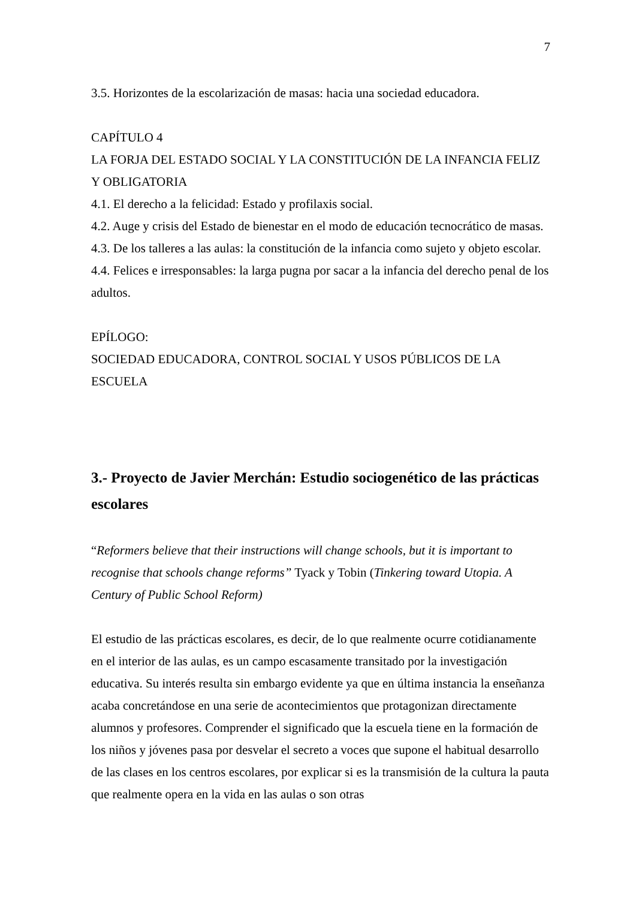7
3.5. Horizontes de la escolarización de masas: hacia una sociedad educadora.
CAPÍTULO 4
LA FORJA DEL ESTADO SOCIAL Y LA CONSTITUCIÓN DE LA INFANCIA FELIZ Y OBLIGATORIA
4.1. El derecho a la felicidad: Estado y profilaxis social.
4.2. Auge y crisis del Estado de bienestar en el modo de educación tecnocrático de masas.
4.3. De los talleres a las aulas: la constitución de la infancia como sujeto y objeto escolar.
4.4. Felices e irresponsables: la larga pugna por sacar a la infancia del derecho penal de los adultos.
EPÍLOGO:
SOCIEDAD EDUCADORA, CONTROL SOCIAL Y USOS PÚBLICOS DE LA ESCUELA
3.- Proyecto de Javier Merchán: Estudio sociogenético de las prácticas escolares
“Reformers believe that their instructions will change schools, but it is important to recognise that schools change reforms” Tyack y Tobin (Tinkering toward Utopia. A Century of Public School Reform)
El estudio de las prácticas escolares, es decir, de lo que realmente ocurre cotidianamente en el interior de las aulas, es un campo escasamente transitado por la investigación educativa. Su interés resulta sin embargo evidente ya que en última instancia la enseñanza acaba concretándose en una serie de acontecimientos que protagonizan directamente alumnos y profesores. Comprender el significado que la escuela tiene en la formación de los niños y jóvenes pasa por desvelar el secreto a voces que supone el habitual desarrollo de las clases en los centros escolares, por explicar si es la transmisión de la cultura la pauta que realmente opera en la vida en las aulas o son otras